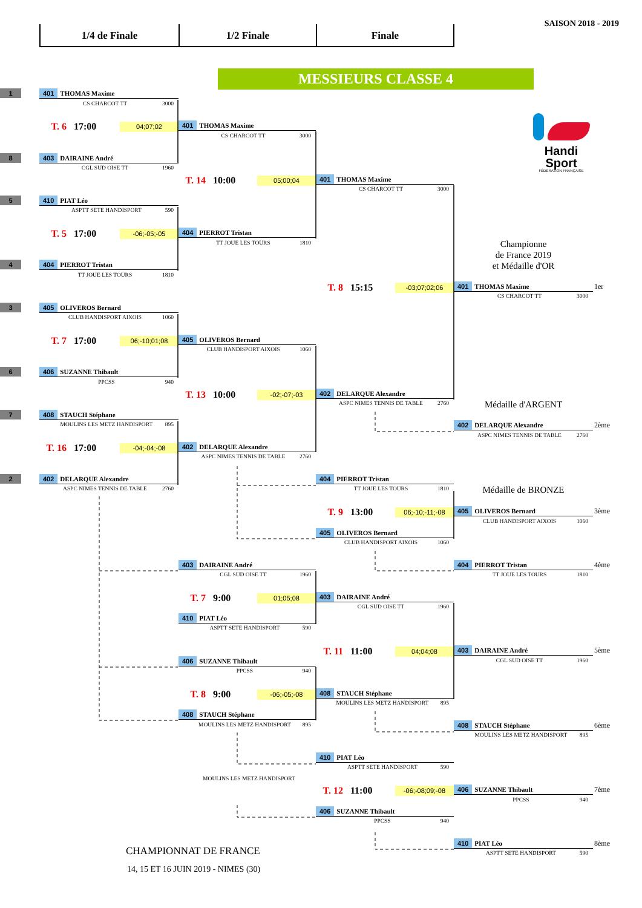1/4 de Finale 1/2 Finale Finale
SAISON 2018 - 2019
MESSIEURS CLASSE 4
1
401 THOMAS Maxime
CS CHARCOT TT 3000
T. 6 17:00 04;07;02
401 THOMAS Maxime
Handi
Sport
FÉDÉRATION FRANÇAISE
CS CHARCOT TT 3000
8
403 DAIRAINE André
CGL SUD OISE TT 1960
T. 14 10:00 05;00;04
401 THOMAS Maxime
CS CHARCOT TT 3000
5
410 PIAT Léo
ASPTT SETE HANDISPORT 590
T. 5 17:00 -06;-05;-05
404 PIERROT Tristan
TT JOUE LES TOURS 1810
Championne
de France 2019
et Médaille d'OR
4
404 PIERROT Tristan
TT JOUE LES TOURS 1810
T. 8 15:15 -03;07;02;06
401 THOMAS Maxime
1er
CS CHARCOT TT 3000
3
405 OLIVEROS Bernard
CLUB HANDISPORT AIXOIS 1060
T. 7 17:00 06;-10;01;08
405 OLIVEROS Bernard
CLUB HANDISPORT AIXOIS 1060
6
406 SUZANNE Thibault
PPCSS 940
T. 13 10:00 -02;-07;-03
402 DELARQUE Alexandre
ASPC NIMES TENNIS DE TABLE 2760
Médaille d'ARGENT
7
408 STAUCH Stéphane
MOULINS LES METZ HANDISPORT 895
402 DELARQUE Alexandre
2ème
ASPC NIMES TENNIS DE TABLE 2760
T. 16 17:00 -04;-04;-08
402 DELARQUE Alexandre
ASPC NIMES TENNIS DE TABLE 2760
2
402 DELARQUE Alexandre
404 PIERROT Tristan
ASPC NIMES TENNIS DE TABLE 2760
TT JOUE LES TOURS 1810
Médaille de BRONZE
T. 9 13:00 06;-10;-11;-08
405 OLIVEROS Bernard
3ème
CLUB HANDISPORT AIXOIS 1060
405 OLIVEROS Bernard
CLUB HANDISPORT AIXOIS 1060
403 DAIRAINE André
404 PIERROT Tristan
4ème
CGL SUD OISE TT 1960
TT JOUE LES TOURS 1810
T. 7 9:00 01;05;08
403 DAIRAINE André
CGL SUD OISE TT 1960
410 PIAT Léo
ASPTT SETE HANDISPORT 590
T. 11 11:00 04;04;08
403 DAIRAINE André
5ème
406 SUZANNE Thibault
CGL SUD OISE TT 1960
PPCSS 940
T. 8 9:00 -06;-05;-08
408 STAUCH Stéphane
MOULINS LES METZ HANDISPORT 895
408 STAUCH Stéphane
MOULINS LES METZ HANDISPORT 895
408 STAUCH Stéphane
6ème
MOULINS LES METZ HANDISPORT 895
410 PIAT Léo
ASPTT SETE HANDISPORT 590
MOULINS LES METZ HANDISPORT
T. 12 11:00 -06;-08;09;-08
406 SUZANNE Thibault
7ème
PPCSS 940
406 SUZANNE Thibault
PPCSS 940
410 PIAT Léo
8ème
CHAMPIONNAT DE FRANCE
ASPTT SETE HANDISPORT 590
14, 15 ET 16 JUIN 2019 - NIMES (30)